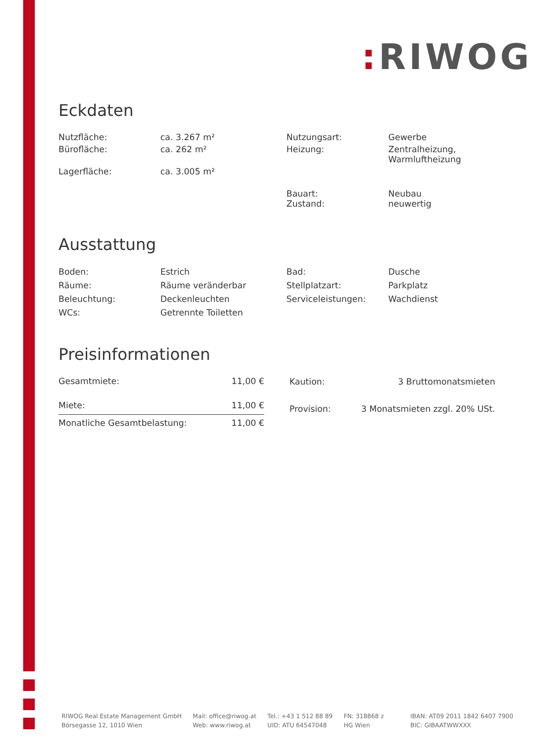: RIWOG
Eckdaten
| Nutzfläche: | ca. 3.267 m² | Nutzungsart: | Gewerbe |
| Bürofläche: | ca. 262 m² | Heizung: | Zentralheizung, Warmluftheizung |
| Lagerfläche: | ca. 3.005 m² | | |
| | | Bauart: Zustand: | Neubau neuwertig |
Ausstattung
| Boden: | Estrich | Bad: | Dusche |
| Räume: | Räume veränderbar | Stellplatzart: | Parkplatz |
| Beleuchtung: | Deckenleuchten | Serviceleistungen: | Wachdienst |
| WCs: | Getrennte Toiletten | | |
Preisinformationen
| Gesamtmiete: | 11,00 € |
| Miete: | 11,00 € |
| Monatliche Gesamtbelastung: | 11,00 € |
| Kaution: | 3 Bruttomonatsmieten |
| Provision: | 3 Monatsmieten zzgl. 20% USt. |
RIWOG Real Estate Management GmbH
Börsegasse 12, 1010 Wien
Mail: office@riwog.at
Web: www.riwog.at
Tel.: +43 1 512 88 89
UID: ATU 64547048
FN: 318868 z
HG Wien
IBAN: AT09 2011 1842 6407 7900
BIC: GIBAATWWXXX